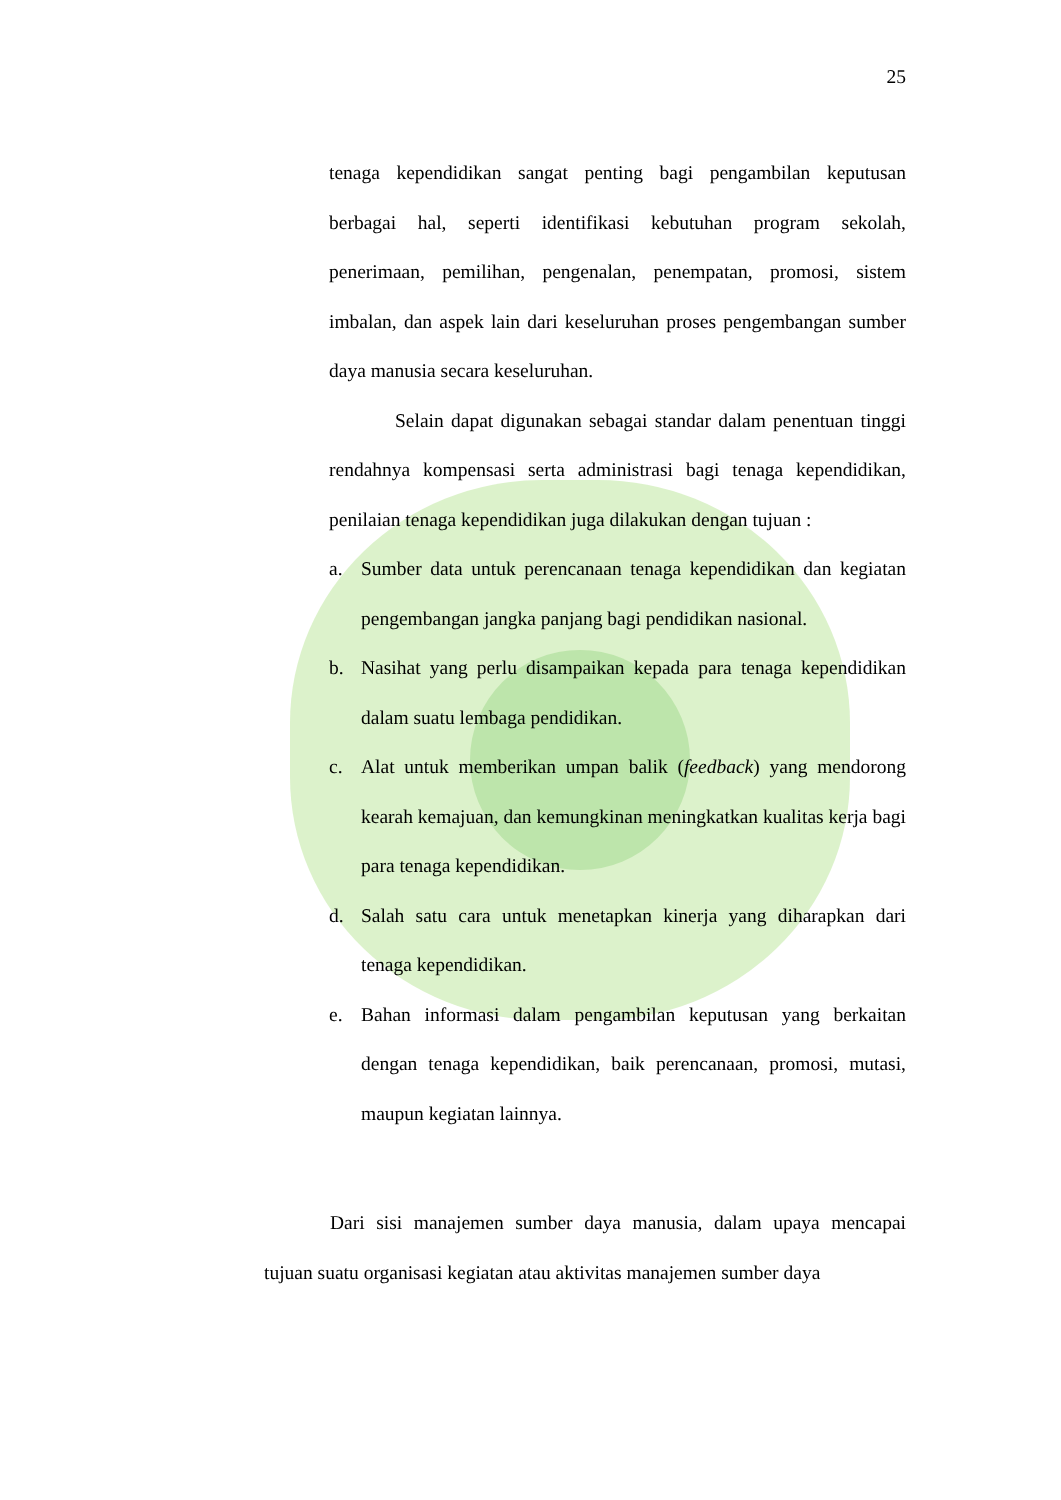25
tenaga kependidikan sangat penting bagi pengambilan keputusan berbagai hal, seperti identifikasi kebutuhan program sekolah, penerimaan, pemilihan, pengenalan, penempatan, promosi, sistem imbalan, dan aspek lain dari keseluruhan proses pengembangan sumber daya manusia secara keseluruhan.
Selain dapat digunakan sebagai standar dalam penentuan tinggi rendahnya kompensasi serta administrasi bagi tenaga kependidikan, penilaian tenaga kependidikan juga dilakukan dengan tujuan :
a. Sumber data untuk perencanaan tenaga kependidikan dan kegiatan pengembangan jangka panjang bagi pendidikan nasional.
b. Nasihat yang perlu disampaikan kepada para tenaga kependidikan dalam suatu lembaga pendidikan.
c. Alat untuk memberikan umpan balik (feedback) yang mendorong kearah kemajuan, dan kemungkinan meningkatkan kualitas kerja bagi para tenaga kependidikan.
d. Salah satu cara untuk menetapkan kinerja yang diharapkan dari tenaga kependidikan.
e. Bahan informasi dalam pengambilan keputusan yang berkaitan dengan tenaga kependidikan, baik perencanaan, promosi, mutasi, maupun kegiatan lainnya.
Dari sisi manajemen sumber daya manusia, dalam upaya mencapai tujuan suatu organisasi kegiatan atau aktivitas manajemen sumber daya